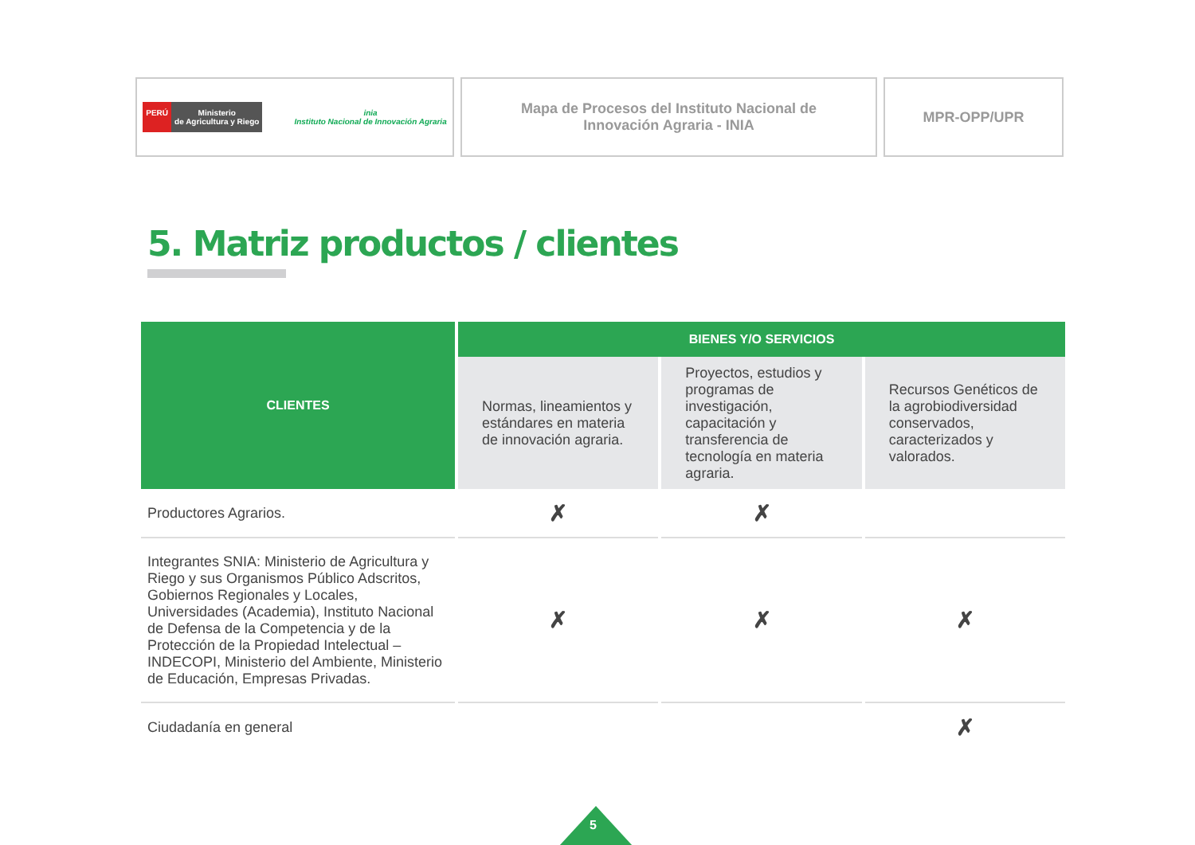PERÚ Ministerio
de Agricultura y Riego
inia
Instituto Nacional de Innovación Agraria
Mapa de Procesos del Instituto Nacional de
Innovación Agraria - INIA
MPR-OPP/UPR
5. Matriz productos / clientes
| CLIENTES | BIENES Y/O SERVICIOS | | |
| --- | --- | --- | --- |
| | Normas, lineamientos y estándares en materia de innovación agraria. | Proyectos, estudios y programas de investigación, capacitación y transferencia de tecnología en materia agraria. | Recursos Genéticos de la agrobiodiversidad conservados, caracterizados y valorados. |
| Productores Agrarios. | ✗ | ✗ | |
| Integrantes SNIA: Ministerio de Agricultura y Riego y sus Organismos Público Adscritos, Gobiernos Regionales y Locales, Universidades (Academia), Instituto Nacional de Defensa de la Competencia y de la Protección de la Propiedad Intelectual – INDECOPI, Ministerio del Ambiente, Ministerio de Educación, Empresas Privadas. | ✗ | ✗ | ✗ |
| Ciudadanía en general | | | ✗ |
5